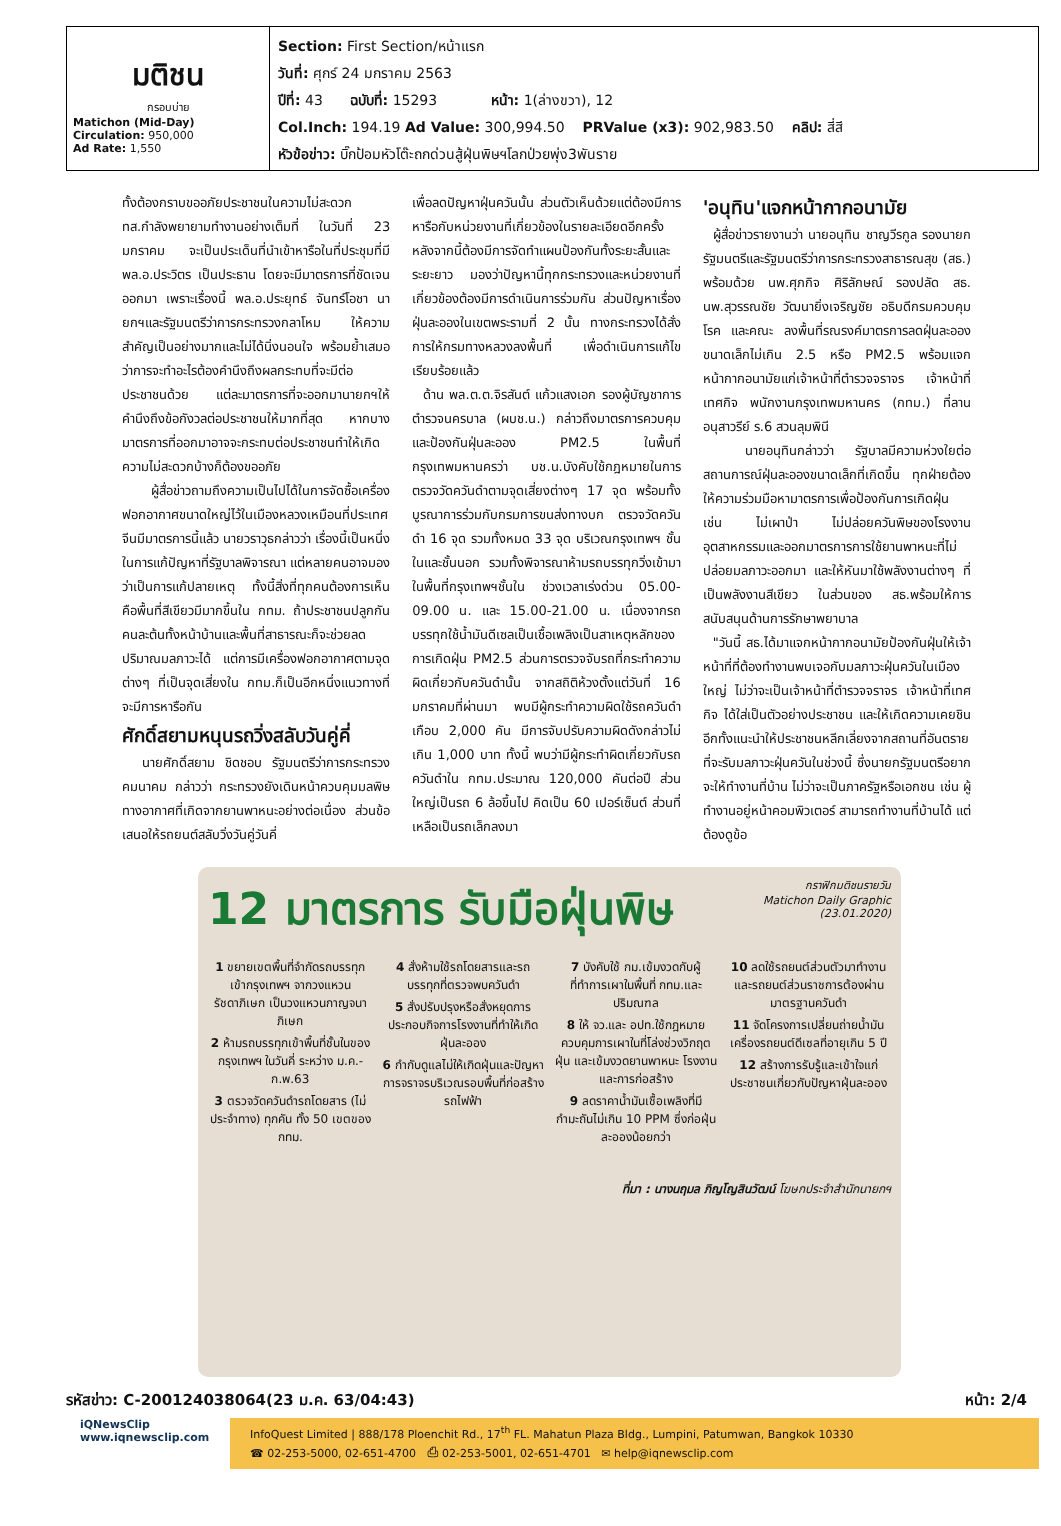มติชน
กรอบบ่าย
Matichon (Mid-Day)
Circulation: 950,000
Ad Rate: 1,550
Section: First Section/หน้าแรก
วันที่: ศุกร์ 24 มกราคม 2563
ปีที่: 43 ฉบับที่: 15293 หน้า: 1(ล่างขวา), 12
Col.Inch: 194.19 Ad Value: 300,994.50 PRValue (x3): 902,983.50 คลิป: สี่สี
หัวข้อข่าว: บิ๊กป้อมหัวโต๊ะถกด่วนสู้ฝุ่นพิษฯโลกป่วยพุ่ง3พันราย
ทั้งต้องกราบขออภัยประชาชนในความไม่สะดวก ทส.กำลังพยายามทำงานอย่างเต็มที่ ในวันที่ 23 มกราคม จะเป็นประเด็นที่นำเข้าหารือในที่ประชุมที่มี พล.อ.ประวิตร เป็นประธาน โดยจะมีมาตรการที่ชัดเจนออกมา เพราะเรื่องนี้ พล.อ.ประยุทธ์ จันทร์โอชา นายกฯและรัฐมนตรีว่าการกระทรวงกลาโหม ให้ความสำคัญเป็นอย่างมากและไม่ได้นิ่งนอนใจ พร้อมย้ำเสมอว่าการจะทำอะไรต้องคำนึงถึงผลกระทบที่จะมีต่อประชาชนด้วย แต่ละมาตรการที่จะออกมานายกฯให้คำนึงถึงข้อกังวลต่อประชาชนให้มากที่สุด หากบางมาตรการที่ออกมาอาจจะกระทบต่อประชาชนทำให้เกิดความไม่สะดวกบ้างก็ต้องขออภัย
ผู้สื่อข่าวถามถึงความเป็นไปได้ในการจัดซื้อเครื่องฟอกอากาศขนาดใหญ่ไว้ในเมืองหลวงเหมือนที่ประเทศจีนมีมาตรการนี้แล้ว นายวราวุธกล่าวว่า เรื่องนี้เป็นหนึ่งในการแก้ปัญหาที่รัฐบาลพิจารณา แต่หลายคนอาจมองว่าเป็นการแก้ปลายเหตุ ทั้งนี้สิ่งที่ทุกคนต้องการเห็นคือพื้นที่สีเขียวมีมากขึ้นใน กทม. ถ้าประชาชนปลูกกันคนละต้นทั้งหน้าบ้านและพื้นที่สาธารณะก็จะช่วยลดปริมาณมลภาวะได้ แต่การมีเครื่องฟอกอากาศตามจุดต่างๆ ที่เป็นจุดเสี่ยงใน กทม.ก็เป็นอีกหนึ่งแนวทางที่จะมีการหารือกัน
ศักดิ์สยามหนุนรถวิ่งสลับวันคู่คี่
นายศักดิ์สยาม ชิดชอบ รัฐมนตรีว่าการกระทรวงคมนาคม กล่าวว่า กระทรวงยังเดินหน้าควบคุมมลพิษทางอากาศที่เกิดจากยานพาหนะอย่างต่อเนื่อง ส่วนข้อเสนอให้รถยนต์สลับวิ่งวันคู่วันคี่
เพื่อลดปัญหาฝุ่นควันนั้น ส่วนตัวเห็นด้วยแต่ต้องมีการหารือกับหน่วยงานที่เกี่ยวข้องในรายละเอียดอีกครั้ง หลังจากนี้ต้องมีการจัดทำแผนป้องกันทั้งระยะสั้นและระยะยาว มองว่าปัญหานี้ทุกกระทรวงและหน่วยงานที่เกี่ยวข้องต้องมีการดำเนินการร่วมกัน ส่วนปัญหาเรื่องฝุ่นละอองในเขตพระรามที่ 2 นั้น ทางกระทรวงได้สั่งการให้กรมทางหลวงลงพื้นที่ เพื่อดำเนินการแก้ไขเรียบร้อยแล้ว
ด้าน พล.ต.ต.จิรสันต์ แก้วแสงเอก รองผู้บัญชาการตำรวจนครบาล (ผบช.น.) กล่าวถึงมาตรการควบคุมและป้องกันฝุ่นละออง PM2.5 ในพื้นที่กรุงเทพมหานครว่า บช.น.บังคับใช้กฎหมายในการตรวจวัดควันดำตามจุดเสี่ยงต่างๆ 17 จุด พร้อมทั้งบูรณาการร่วมกับกรมการขนส่งทางบก ตรวจวัดควันดำ 16 จุด รวมทั้งหมด 33 จุด บริเวณกรุงเทพฯ ชั้นในและชั้นนอก รวมทั้งพิจารณาห้ามรถบรรทุกวิ่งเข้ามาในพื้นที่กรุงเทพฯชั้นใน ช่วงเวลาเร่งด่วน 05.00-09.00 น. และ 15.00-21.00 น. เนื่องจากรถบรรทุกใช้น้ำมันดีเซลเป็นเชื้อเพลิงเป็นสาเหตุหลักของการเกิดฝุ่น PM2.5 ส่วนการตรวจจับรถที่กระทำความผิดเกี่ยวกับควันดำนั้น จากสถิติห้วงตั้งแต่วันที่ 16 มกราคมที่ผ่านมา พบมีผู้กระทำความผิดใช้รถควันดำเกือบ 2,000 คัน มีการจับปรับความผิดดังกล่าวไม่เกิน 1,000 บาท ทั้งนี้ พบว่ามีผู้กระทำผิดเกี่ยวกับรถควันดำใน กทม.ประมาณ 120,000 คันต่อปี ส่วนใหญ่เป็นรถ 6 ล้อขึ้นไป คิดเป็น 60 เปอร์เซ็นต์ ส่วนที่เหลือเป็นรถเล็กลงมา
'อนุทิน'แจกหน้ากากอนามัย
ผู้สื่อข่าวรายงานว่า นายอนุทิน ชาญวีรกูล รองนายกรัฐมนตรีและรัฐมนตรีว่าการกระทรวงสาธารณสุข (สธ.) พร้อมด้วย นพ.ศุภกิจ ศิริลักษณ์ รองปลัด สธ. นพ.สุวรรณชัย วัฒนายิ่งเจริญชัย อธิบดีกรมควบคุมโรค และคณะ ลงพื้นที่รณรงค์มาตรการลดฝุ่นละอองขนาดเล็กไม่เกิน 2.5 หรือ PM2.5 พร้อมแจกหน้ากากอนามัยแก่เจ้าหน้าที่ตำรวจจราจร เจ้าหน้าที่เทศกิจ พนักงานกรุงเทพมหานคร (กทม.) ที่ลานอนุสาวรีย์ ร.6 สวนลุมพินี
นายอนุทินกล่าวว่า รัฐบาลมีความห่วงใยต่อสถานการณ์ฝุ่นละอองขนาดเล็กที่เกิดขึ้น ทุกฝ่ายต้องให้ความร่วมมือหามาตรการเพื่อป้องกันการเกิดฝุ่น เช่น ไม่เผาป่า ไม่ปล่อยควันพิษของโรงงานอุตสาหกรรมและออกมาตรการการใช้ยานพาหนะที่ไม่ปล่อยมลภาวะออกมา และให้หันมาใช้พลังงานต่างๆ ที่เป็นพลังงานสีเขียว ในส่วนของ สธ.พร้อมให้การสนับสนุนด้านการรักษาพยาบาล
"วันนี้ สธ.ได้มาแจกหน้ากากอนามัยป้องกันฝุ่นให้เจ้าหน้าที่ที่ต้องทำงานพบเจอกับมลภาวะฝุ่นควันในเมืองใหญ่ ไม่ว่าจะเป็นเจ้าหน้าที่ตำรวจจราจร เจ้าหน้าที่เทศกิจ ได้ใส่เป็นตัวอย่างประชาชน และให้เกิดความเคยชิน อีกทั้งแนะนำให้ประชาชนหลีกเลี่ยงจากสถานที่อันตรายที่จะรับมลภาวะฝุ่นควันในช่วงนี้ ซึ่งนายกรัฐมนตรีอยากจะให้ทำงานที่บ้าน ไม่ว่าจะเป็นภาครัฐหรือเอกชน เช่น ผู้ทำงานอยู่หน้าคอมพิวเตอร์ สามารถทำงานที่บ้านได้ แต่ต้องดูข้อ
กราฟิกมติชนรายวัน
Matichon Daily Graphic
(23.01.2020)
12 มาตรการ รับมือฝุ่นพิษ
1 ขยายเขตพื้นที่จำกัดรถบรรทุกเข้ากรุงเทพฯ จากวงแหวนรัชดาภิเษก เป็นวงแหวนกาญจนาภิเษก
2 ห้ามรถบรรทุกเข้าพื้นที่ชั้นในของกรุงเทพฯ ในวันคี่ ระหว่าง ม.ค.-ก.พ.63
3 ตรวจวัดควันดำรถโดยสาร (ไม่ประจำทาง) ทุกคัน ทั้ง 50 เขตของ กทม.
4 สั่งห้ามใช้รถโดยสารและรถบรรทุกที่ตรวจพบควันดำ
5 สั่งปรับปรุงหรือสั่งหยุดการประกอบกิจการโรงงานที่ทำให้เกิดฝุ่นละออง
6 กำกับดูแลไม่ให้เกิดฝุ่นและปัญหาการจราจรบริเวณรอบพื้นที่ก่อสร้างรถไฟฟ้า
7 บังคับใช้ กม.เข้มงวดกับผู้ที่ทำการเผาในพื้นที่ กทม.และปริมณฑล
8 ให้ จว.และ อปท.ใช้กฎหมายควบคุมการเผาในที่โล่งช่วงวิกฤตฝุ่น และเข้มงวดยานพาหนะ โรงงานและการก่อสร้าง
9 ลดราคาน้ำมันเชื้อเพลิงที่มีกำมะถันไม่เกิน 10 PPM ซึ่งก่อฝุ่นละอองน้อยกว่า
10 ลดใช้รถยนต์ส่วนตัวมาทำงาน และรถยนต์ส่วนราชการต้องผ่านมาตรฐานควันดำ
11 จัดโครงการเปลี่ยนถ่ายน้ำมันเครื่องรถยนต์ดีเซลที่อายุเกิน 5 ปี
12 สร้างการรับรู้และเข้าใจแก่ประชาชนเกี่ยวกับปัญหาฝุ่นละออง
ที่มา : นางนฤมล ภิญโญสินวัฒน์ โฆษกประจำสำนักนายกฯ
รหัสข่าว: C-200124038064(23 ม.ค. 63/04:43) หน้า: 2/4
iQNewsClip
www.iqnewsclip.com
InfoQuest Limited | 888/178 Ploenchit Rd., 17<sup>th</sup> FL. Mahatun Plaza Bldg., Lumpini, Patumwan, Bangkok 10330
☎ 02-253-5000, 02-651-4700 ⎙ 02-253-5001, 02-651-4701 ✉ help@iqnewsclip.com